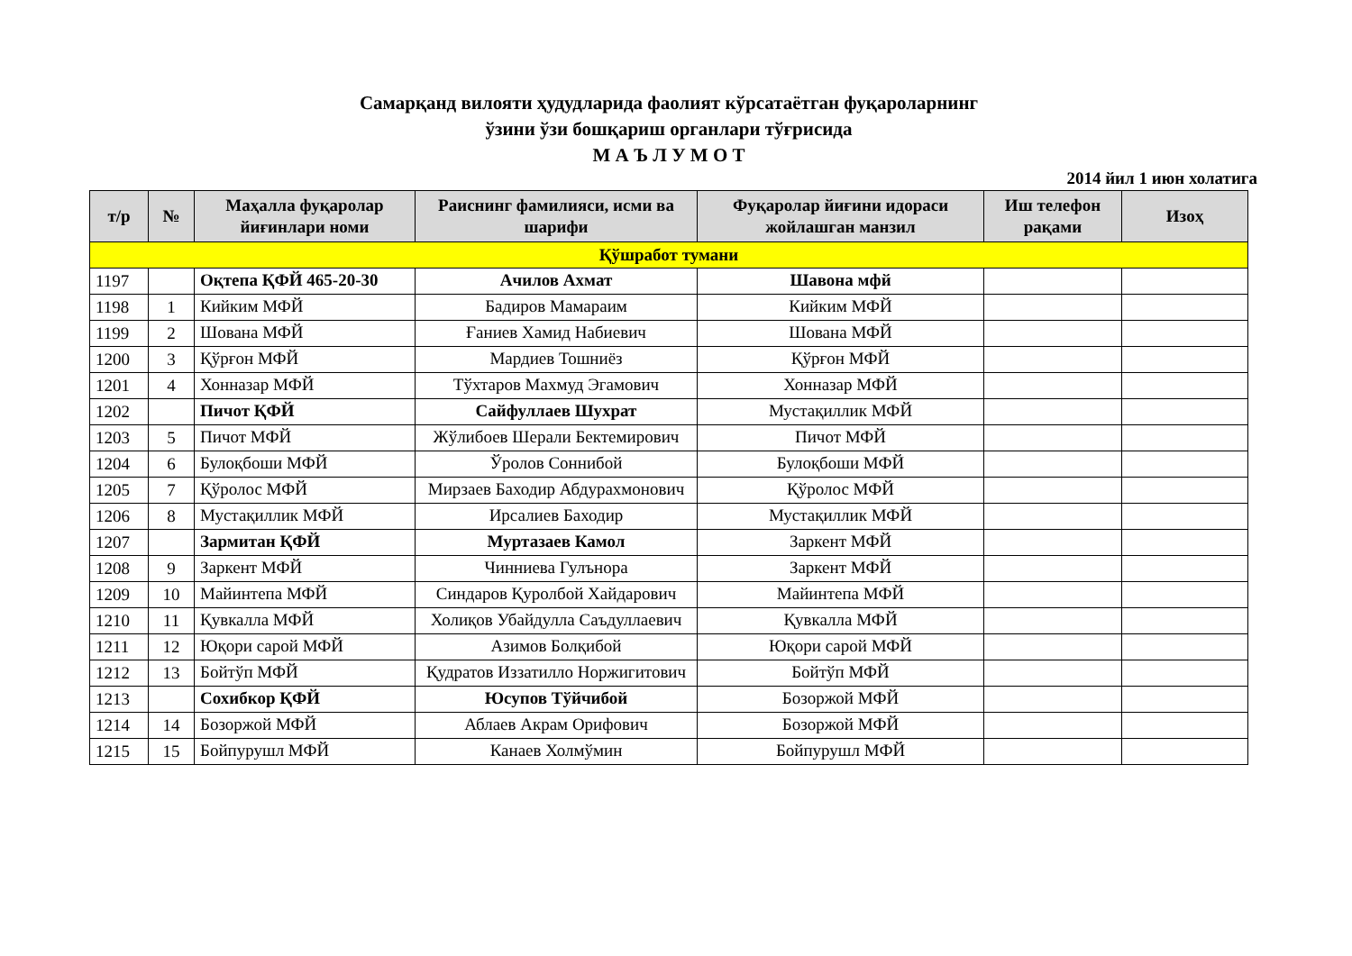Самарқанд вилояти ҳудудларида фаолият кўрсатаётган фуқароларнинг
ўзини ўзи бошқариш органлари тўғрисида
М А Ъ Л У М О Т
2014 йил 1 июн холатига
| т/р | № | Маҳалла фуқаролар йиғинлари номи | Раиснинг фамилияси, исми ва шарифи | Фуқаролар йиғини идораси жойлашган манзил | Иш телефон рақами | Изоҳ |
| --- | --- | --- | --- | --- | --- | --- |
| Қўшработ тумани | | | | | | |
| 1197 | | Оқтепа ҚФЙ 465-20-30 | Ачилов Ахмат | Шавона мфй | | |
| 1198 | 1 | Кийким МФЙ | Бадиров Мамараим | Кийким МФЙ | | |
| 1199 | 2 | Шована МФЙ | Ғаниев Хамид Набиевич | Шована МФЙ | | |
| 1200 | 3 | Қўрғон МФЙ | Мардиев Тошниёз | Қўрғон МФЙ | | |
| 1201 | 4 | Хонназар МФЙ | Тўхтаров Махмуд Эгамович | Хонназар МФЙ | | |
| 1202 | | Пичот ҚФЙ | Сайфуллаев Шухрат | Мустақиллик МФЙ | | |
| 1203 | 5 | Пичот МФЙ | Жўлибоев Шерали Бектемирович | Пичот МФЙ | | |
| 1204 | 6 | Булоқбоши МФЙ | Ўролов Соннибой | Булоқбоши МФЙ | | |
| 1205 | 7 | Қўролос МФЙ | Мирзаев Баходир Абдурахмонович | Қўролос МФЙ | | |
| 1206 | 8 | Мустақиллик МФЙ | Ирсалиев Баходир | Мустақиллик МФЙ | | |
| 1207 | | Зармитан ҚФЙ | Муртазаев Камол | Заркент МФЙ | | |
| 1208 | 9 | Заркент МФЙ | Чинниева Гулънора | Заркент МФЙ | | |
| 1209 | 10 | Майинтепа МФЙ | Синдаров Қуролбой Хайдарович | Майинтепа МФЙ | | |
| 1210 | 11 | Қувкалла МФЙ | Холиқов Убайдулла Саъдуллаевич | Қувкалла МФЙ | | |
| 1211 | 12 | Юқори сарой МФЙ | Азимов Болқибой | Юқори сарой МФЙ | | |
| 1212 | 13 | Бойтўп МФЙ | Қудратов Иззатилло Норжигитович | Бойтўп МФЙ | | |
| 1213 | | Сохибкор ҚФЙ | Юсупов Тўйчибой | Бозоржой МФЙ | | |
| 1214 | 14 | Бозоржой МФЙ | Аблаев Акрам Орифович | Бозоржой МФЙ | | |
| 1215 | 15 | Бойпурушл МФЙ | Канаев Холмўмин | Бойпурушл МФЙ | | |